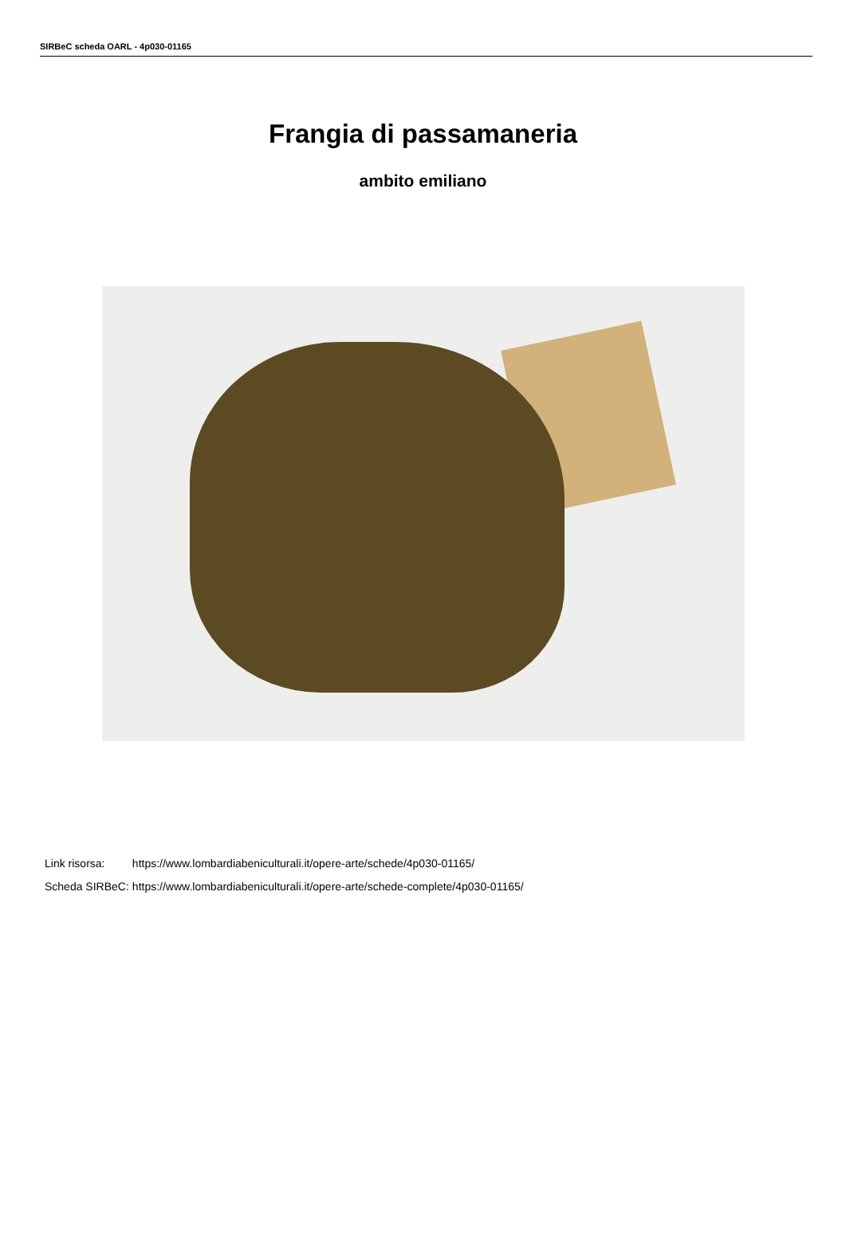SIRBeC scheda OARL - 4p030-01165
Frangia di passamaneria
ambito emiliano
| Link risorsa: | https://www.lombardiabeniculturali.it/opere-arte/schede/4p030-01165/ |
| Scheda SIRBeC: | https://www.lombardiabeniculturali.it/opere-arte/schede-complete/4p030-01165/ |